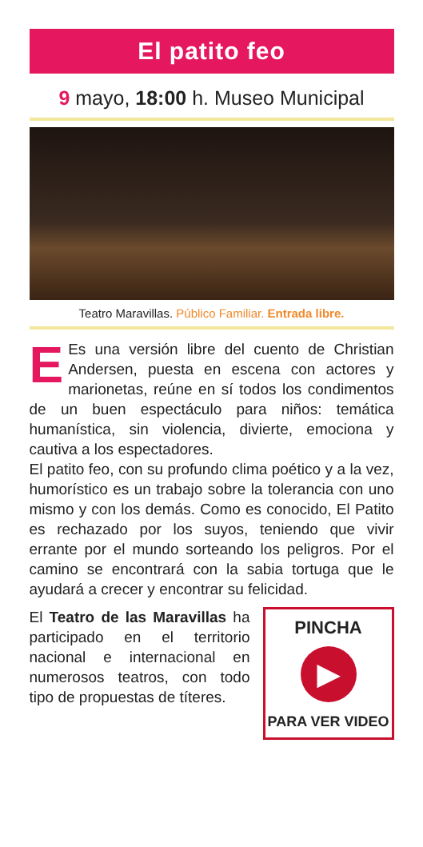El patito feo
9 mayo, 18:00 h. Museo Municipal
Teatro Maravillas. Público Familiar. Entrada libre.
EEs una versión libre del cuento de Christian Andersen, puesta en escena con actores y marionetas, reúne en sí todos los condimentos de un buen espectáculo para niños: temática humanística, sin violencia, divierte, emociona y cautiva a los espectadores.
El patito feo, con su profundo clima poético y a la vez, humorístico es un trabajo sobre la tolerancia con uno mismo y con los demás. Como es conocido, El Patito es rechazado por los suyos, teniendo que vivir errante por el mundo sorteando los peligros. Por el camino se encontrará con la sabia tortuga que le ayudará a crecer y encontrar su felicidad.
El Teatro de las Maravillas ha participado en el territorio nacional e internacional en numerosos teatros, con todo tipo de propuestas de títeres.
PINCHA
▶
PARA VER VIDEO